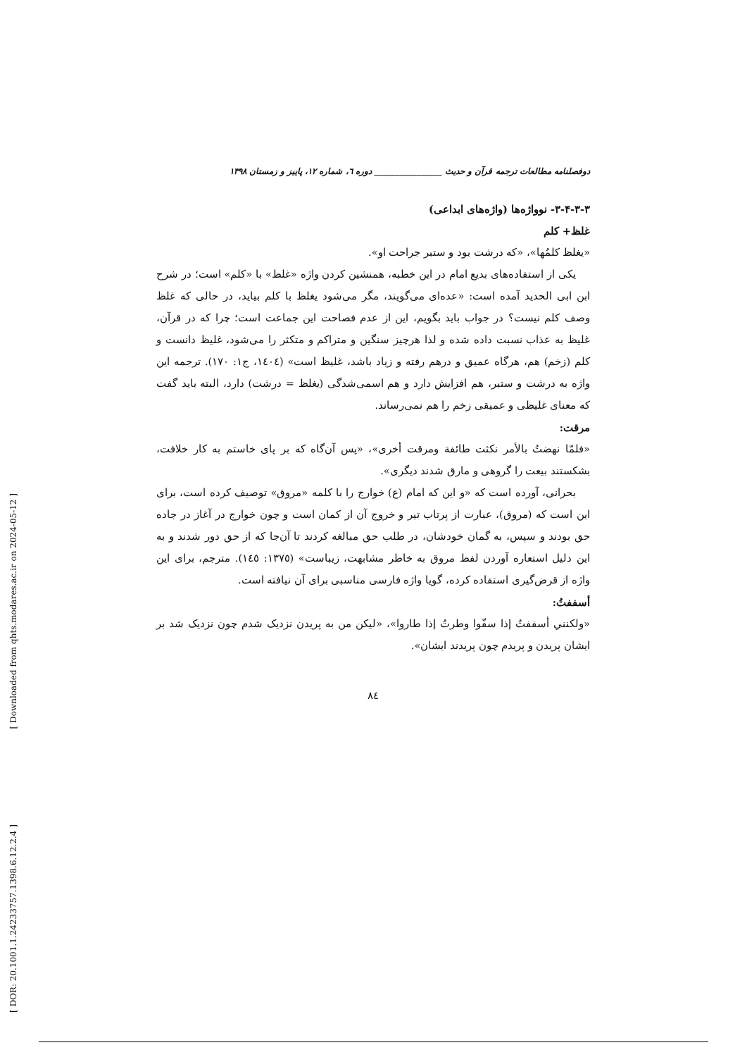دوفصلنامه مطالعات ترجمه قرآن و حدیث ________________ دوره ٦، شماره ١٢، پاییز و زمستان ١٣٩٨
٣-٣-۴-٣- نوواژه‌ها (واژه‌های ابداعی)
غلظ+ کلم
«یغلظ کلمُها»، «که درشت بود و ستبر جراحت او».
یکی از استفاده‌های بدیع امام در این خطبه، همنشین کردن واژه «غلظ» با «کلم» است؛ در شرح ابن ابی الحدید آمده است: «عده‌ای می‌گویند، مگر می‌شود یغلظ با کلم بیاید، در حالی که غلظ وصف کلم نیست؟ در جواب باید بگویم، این از عدم فصاحت این جماعت است؛ چرا که در قرآن، غلیظ به عذاب نسبت داده شده و لذا هرچیز سنگین و متراکم و متکثر را می‌شود، غلیظ دانست و کلم (زخم) هم، هرگاه عمیق و درهم رفته و زیاد باشد، غلیظ است» (١٤٠٤، ج١: ١٧٠). ترجمه این واژه به درشت و ستبر، هم افزایش دارد و هم اسمی‌شدگی (یغلظ = درشت) دارد، البته باید گفت که معنای غلیظی و عمیقی زخم را هم نمی‌رساند.
مرقت:
«فلمّا نهضتُ بالأمر نکثت طائفة ومرقت أخری»، «پس آن‌گاه که بر پای خاستم به کار خلافت، بشکستند بیعت را گروهی و مارق شدند دیگری».
بحرانی، آورده است که «و این که امام (ع) خوارج را با کلمه «مروق» توصیف کرده است، برای این است که (مروق)، عبارت از پرتاب تیر و خروج آن از کمان است و چون خوارج در آغاز در جاده حق بودند و سپس، به گمان خودشان، در طلب حق مبالغه کردند تا آن‌جا که از حق دور شدند و به این دلیل استعاره آوردن لفظ مروق به خاطر مشابهت، زیباست» (١٣٧٥: ١٤٥). مترجم، برای این واژه از قرض‌گیری استفاده کرده، گویا واژه فارسی مناسبی برای آن نیافته است.
أسففتُ:
«ولکنني أسففتُ إذا سفّوا وطرتُ إذا طاروا»، «لیکن من به پریدن نزدیک شدم چون نزدیک شد بر ایشان پریدن و پریدم چون پریدند ایشان».
٨٤
[ Downloaded from qhts.modares.ac.ir on 2024-05-12 ]
[ DOR: 20.1001.1.24233757.1398.6.12.2.4 ]